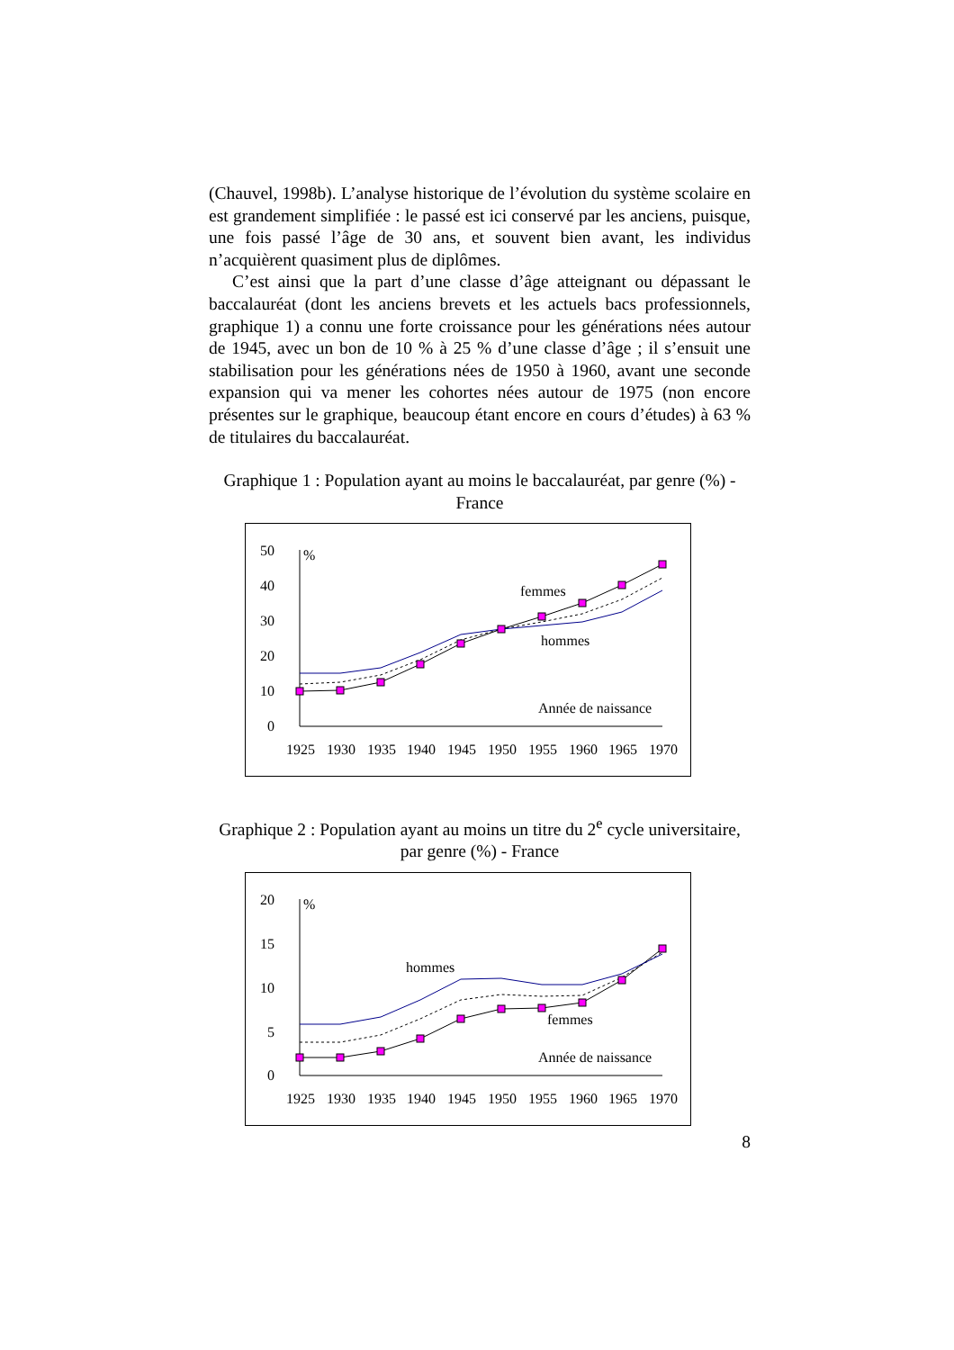(Chauvel, 1998b). L’analyse historique de l’évolution du système scolaire en est grandement simplifiée : le passé est ici conservé par les anciens, puisque, une fois passé l’âge de 30 ans, et souvent bien avant, les individus n’acquièrent quasiment plus de diplômes.
C’est ainsi que la part d’une classe d’âge atteignant ou dépassant le baccalauréat (dont les anciens brevets et les actuels bacs professionnels, graphique 1) a connu une forte croissance pour les générations nées autour de 1945, avec un bon de 10 % à 25 % d’une classe d’âge ; il s’ensuit une stabilisation pour les générations nées de 1950 à 1960, avant une seconde expansion qui va mener les cohortes nées autour de 1975 (non encore présentes sur le graphique, beaucoup étant encore en cours d’études) à 63 % de titulaires du baccalauréat.
Graphique 1 : Population ayant au moins le baccalauréat, par genre (%) - France
50
40
30
20
10
0
%
femmes
hommes
Année de naissance
1925
1930
1935
1940
1945
1950
1955
1960
1965
1970
Graphique 2 : Population ayant au moins un titre du 2<sup>e</sup> cycle universitaire, par genre (%) - France
20
15
10
5
0
%
hommes
femmes
Année de naissance
1925
1930
1935
1940
1945
1950
1955
1960
1965
1970
8